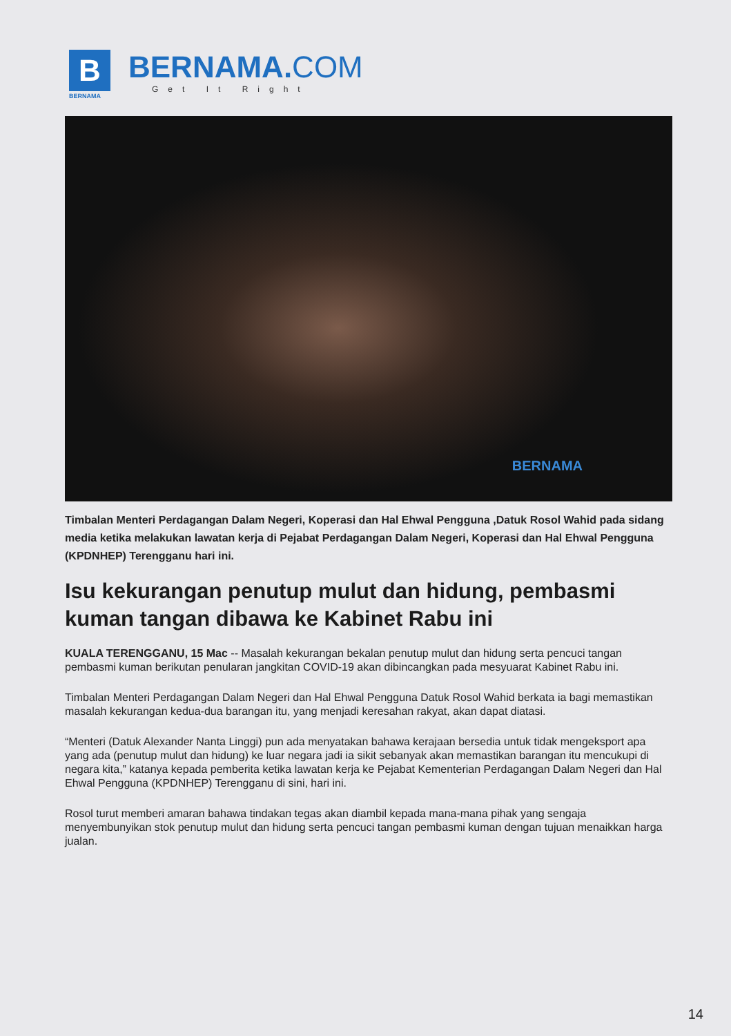B
BERNAMA
BERNAMA.COM
Get It Right
BERNAMA
Timbalan Menteri Perdagangan Dalam Negeri, Koperasi dan Hal Ehwal Pengguna ,Datuk Rosol Wahid pada sidang media ketika melakukan lawatan kerja di Pejabat Perdagangan Dalam Negeri, Koperasi dan Hal Ehwal Pengguna (KPDNHEP) Terengganu hari ini.
Isu kekurangan penutup mulut dan hidung, pembasmi kuman tangan dibawa ke Kabinet Rabu ini
KUALA TERENGGANU, 15 Mac -- Masalah kekurangan bekalan penutup mulut dan hidung serta pencuci tangan pembasmi kuman berikutan penularan jangkitan COVID-19 akan dibincangkan pada mesyuarat Kabinet Rabu ini.
Timbalan Menteri Perdagangan Dalam Negeri dan Hal Ehwal Pengguna Datuk Rosol Wahid berkata ia bagi memastikan masalah kekurangan kedua-dua barangan itu, yang menjadi keresahan rakyat, akan dapat diatasi.
“Menteri (Datuk Alexander Nanta Linggi) pun ada menyatakan bahawa kerajaan bersedia untuk tidak mengeksport apa yang ada (penutup mulut dan hidung) ke luar negara jadi ia sikit sebanyak akan memastikan barangan itu mencukupi di negara kita,” katanya kepada pemberita ketika lawatan kerja ke Pejabat Kementerian Perdagangan Dalam Negeri dan Hal Ehwal Pengguna (KPDNHEP) Terengganu di sini, hari ini.
Rosol turut memberi amaran bahawa tindakan tegas akan diambil kepada mana-mana pihak yang sengaja menyembunyikan stok penutup mulut dan hidung serta pencuci tangan pembasmi kuman dengan tujuan menaikkan harga jualan.
14